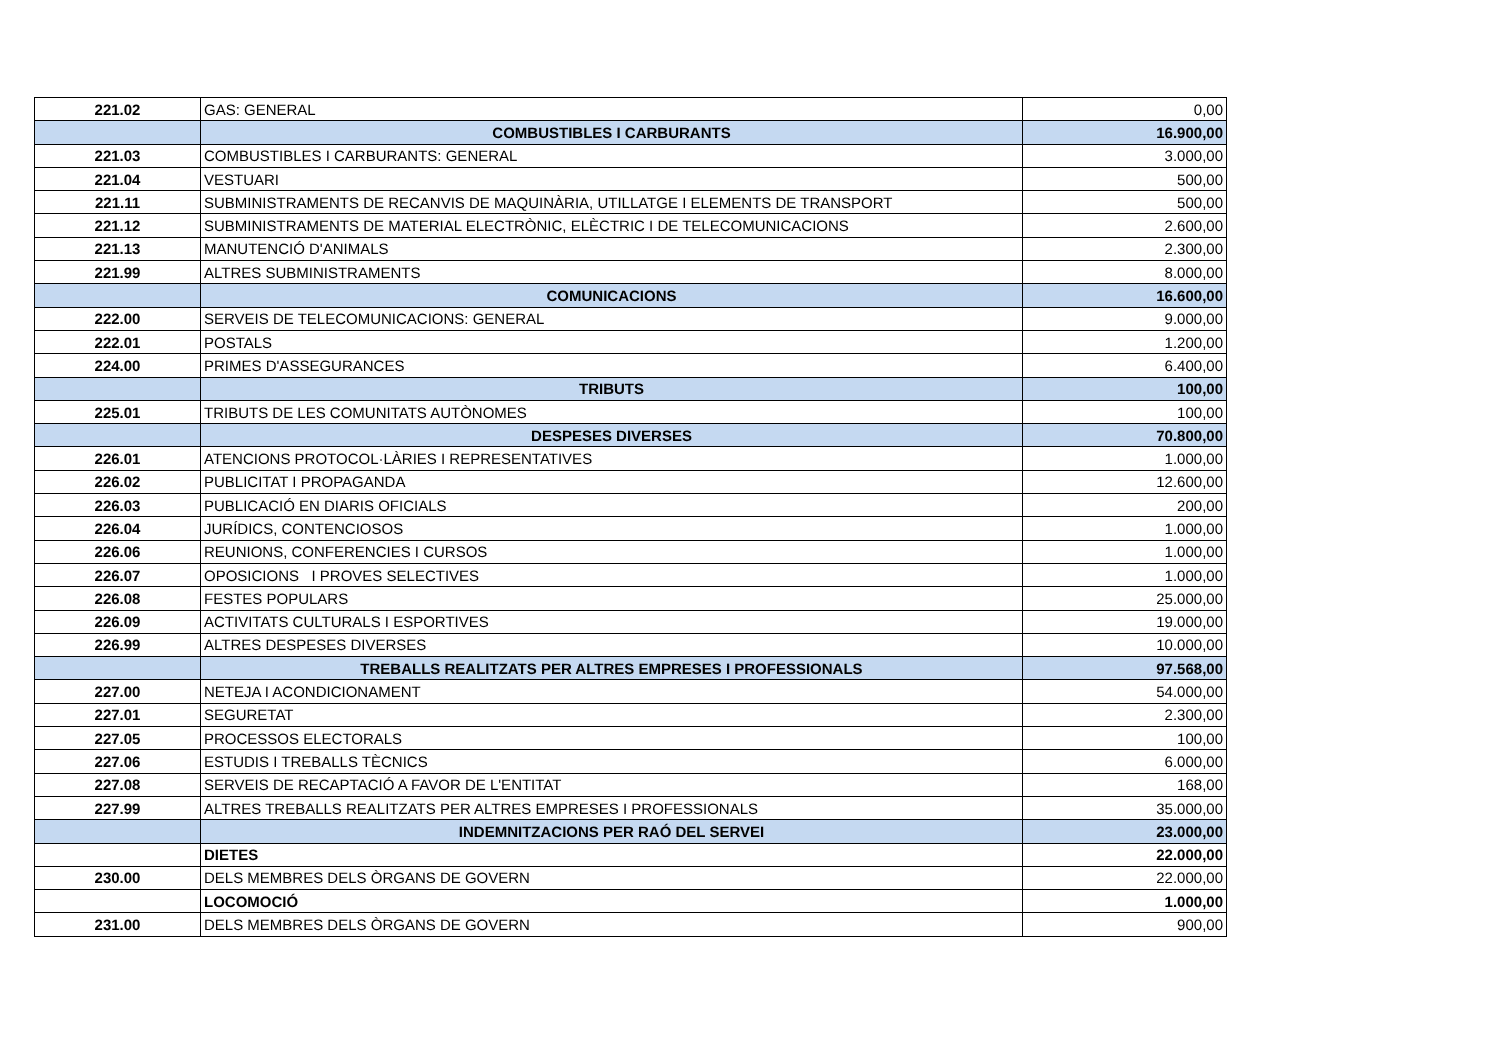| 221.02 | GAS: GENERAL | 0,00 |
| | COMBUSTIBLES I CARBURANTS | 16.900,00 |
| 221.03 | COMBUSTIBLES I CARBURANTS: GENERAL | 3.000,00 |
| 221.04 | VESTUARI | 500,00 |
| 221.11 | SUBMINISTRAMENTS DE RECANVIS DE MAQUINÀRIA, UTILLATGE I ELEMENTS DE TRANSPORT | 500,00 |
| 221.12 | SUBMINISTRAMENTS DE MATERIAL ELECTRÒNIC, ELÈCTRIC I DE TELECOMUNICACIONS | 2.600,00 |
| 221.13 | MANUTENCIÓ D'ANIMALS | 2.300,00 |
| 221.99 | ALTRES SUBMINISTRAMENTS | 8.000,00 |
| | COMUNICACIONS | 16.600,00 |
| 222.00 | SERVEIS DE TELECOMUNICACIONS: GENERAL | 9.000,00 |
| 222.01 | POSTALS | 1.200,00 |
| 224.00 | PRIMES D'ASSEGURANCES | 6.400,00 |
| | TRIBUTS | 100,00 |
| 225.01 | TRIBUTS DE LES COMUNITATS AUTÒNOMES | 100,00 |
| | DESPESES DIVERSES | 70.800,00 |
| 226.01 | ATENCIONS PROTOCOL·LÀRIES I REPRESENTATIVES | 1.000,00 |
| 226.02 | PUBLICITAT I PROPAGANDA | 12.600,00 |
| 226.03 | PUBLICACIÓ EN DIARIS OFICIALS | 200,00 |
| 226.04 | JURÍDICS, CONTENCIOSOS | 1.000,00 |
| 226.06 | REUNIONS, CONFERENCIES I CURSOS | 1.000,00 |
| 226.07 | OPOSICIONS I PROVES SELECTIVES | 1.000,00 |
| 226.08 | FESTES POPULARS | 25.000,00 |
| 226.09 | ACTIVITATS CULTURALS I ESPORTIVES | 19.000,00 |
| 226.99 | ALTRES DESPESES DIVERSES | 10.000,00 |
| | TREBALLS REALITZATS PER ALTRES EMPRESES I PROFESSIONALS | 97.568,00 |
| 227.00 | NETEJA I ACONDICIONAMENT | 54.000,00 |
| 227.01 | SEGURETAT | 2.300,00 |
| 227.05 | PROCESSOS ELECTORALS | 100,00 |
| 227.06 | ESTUDIS I TREBALLS TÈCNICS | 6.000,00 |
| 227.08 | SERVEIS DE RECAPTACIÓ A FAVOR DE L'ENTITAT | 168,00 |
| 227.99 | ALTRES TREBALLS REALITZATS PER ALTRES EMPRESES I PROFESSIONALS | 35.000,00 |
| | INDEMNITZACIONS PER RAÓ DEL SERVEI | 23.000,00 |
| | DIETES | 22.000,00 |
| 230.00 | DELS MEMBRES DELS ÒRGANS DE GOVERN | 22.000,00 |
| | LOCOMOCIÓ | 1.000,00 |
| 231.00 | DELS MEMBRES DELS ÒRGANS DE GOVERN | 900,00 |